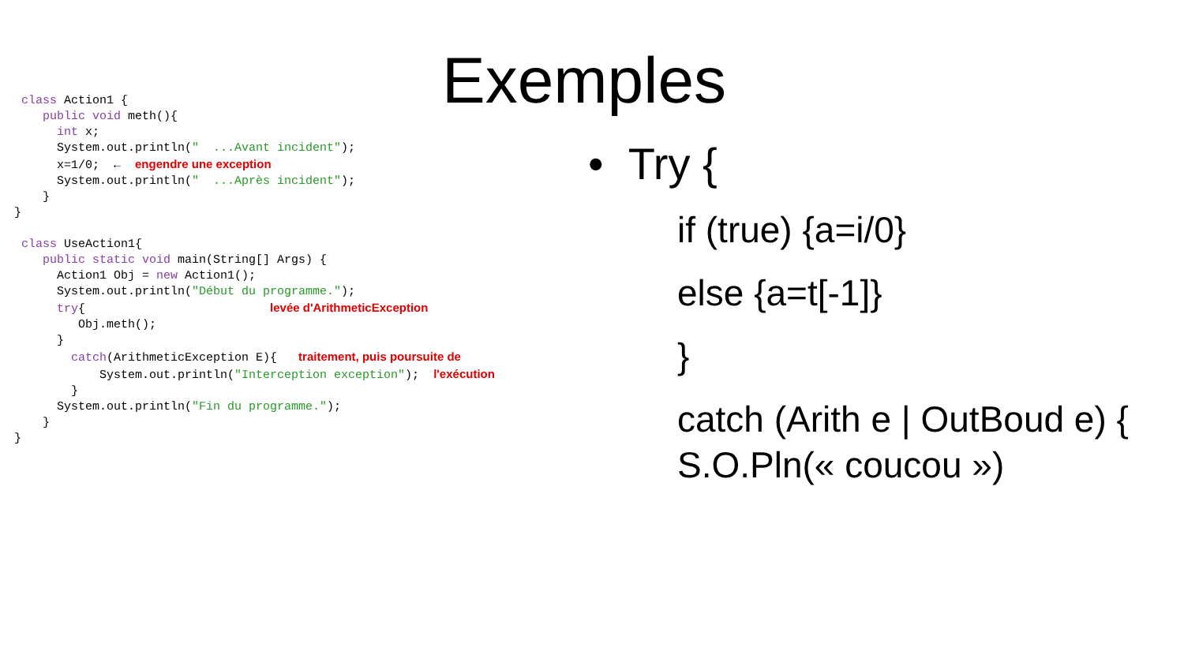Exemples
class Action1 {
public void meth(){
int x;
System.out.println(" ...Avant incident");
x=1/0; ← engendre une exception
System.out.println(" ...Après incident");
}
}
class UseAction1{
public static void main(String[] Args) {
Action1 Obj = new Action1();
System.out.println("Début du programme.");
try{ levée d'ArithmeticException
Obj.meth();
}
catch(ArithmeticException E){ traitement, puis poursuite de
System.out.println("Interception exception"); l'exécution
}
System.out.println("Fin du programme.");
}
}
• Try {
if (true) {a=i/0}
else {a=t[-1]}
}
catch (Arith e | OutBoud e) { S.O.Pln(« coucou »)